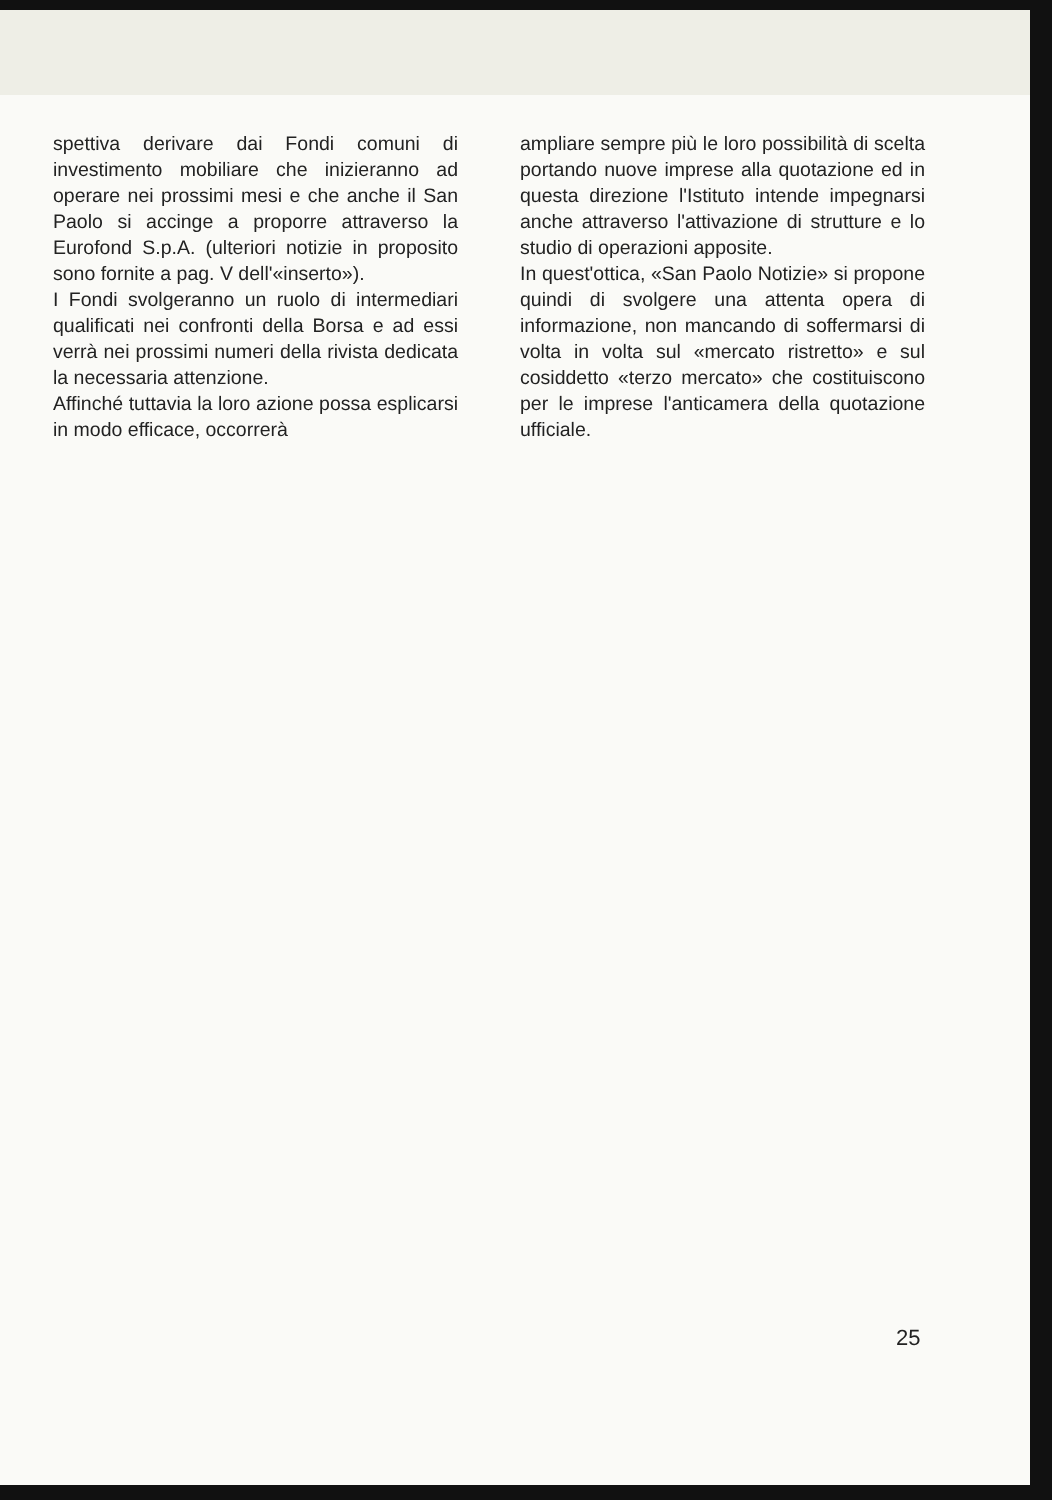spettiva derivare dai Fondi comuni di investimento mobiliare che inizieranno ad operare nei prossimi mesi e che anche il San Paolo si accinge a proporre attraverso la Eurofond S.p.A. (ulteriori notizie in proposito sono fornite a pag. V dell'«inserto»).
I Fondi svolgeranno un ruolo di intermediari qualificati nei confronti della Borsa e ad essi verrà nei prossimi numeri della rivista dedicata la necessaria attenzione.
Affinché tuttavia la loro azione possa esplicarsi in modo efficace, occorrerà
ampliare sempre più le loro possibilità di scelta portando nuove imprese alla quotazione ed in questa direzione l'Istituto intende impegnarsi anche attraverso l'attivazione di strutture e lo studio di operazioni apposite.
In quest'ottica, «San Paolo Notizie» si propone quindi di svolgere una attenta opera di informazione, non mancando di soffermarsi di volta in volta sul «mercato ristretto» e sul cosiddetto «terzo mercato» che costituiscono per le imprese l'anticamera della quotazione ufficiale.
25